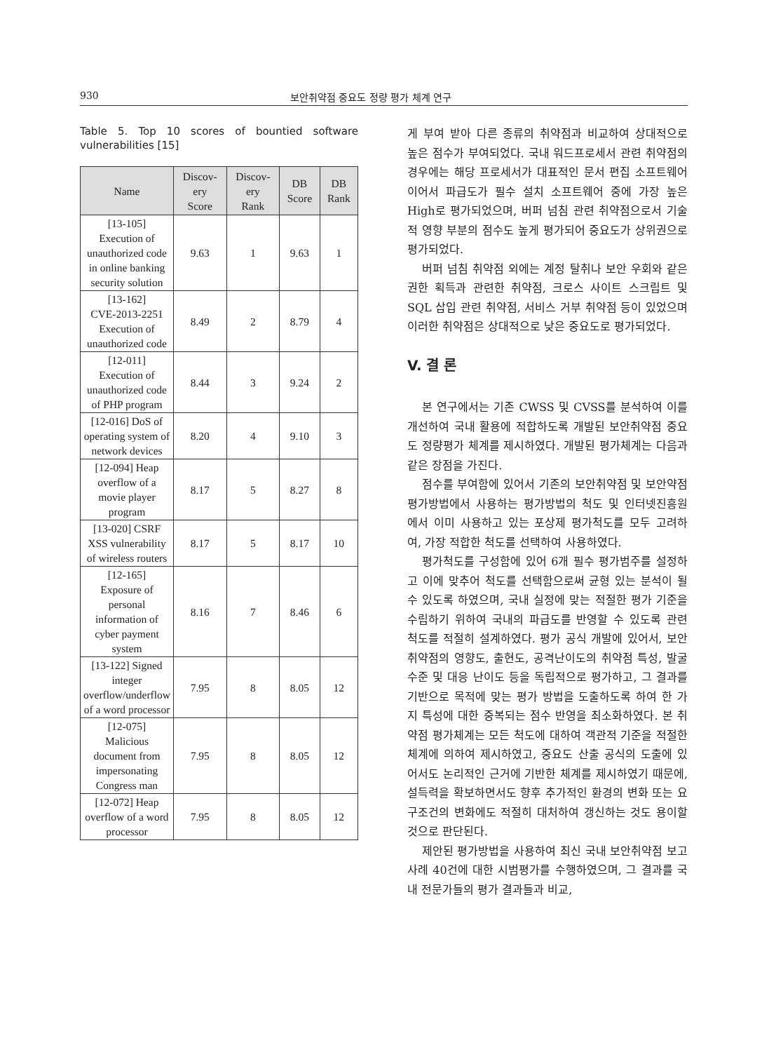930 보안취약점 중요도 정량 평가 체계 연구
Table 5. Top 10 scores of bountied software vulnerabilities [15]
| Name | Discov- ery Score | Discov- ery Rank | DB Score | DB Rank |
| --- | --- | --- | --- | --- |
| [13-105] Execution of unauthorized code in online banking security solution | 9.63 | 1 | 9.63 | 1 |
| [13-162] CVE-2013-2251 Execution of unauthorized code | 8.49 | 2 | 8.79 | 4 |
| [12-011] Execution of unauthorized code of PHP program | 8.44 | 3 | 9.24 | 2 |
| [12-016] DoS of operating system of network devices | 8.20 | 4 | 9.10 | 3 |
| [12-094] Heap overflow of a movie player program | 8.17 | 5 | 8.27 | 8 |
| [13-020] CSRF XSS vulnerability of wireless routers | 8.17 | 5 | 8.17 | 10 |
| [12-165] Exposure of personal information of cyber payment system | 8.16 | 7 | 8.46 | 6 |
| [13-122] Signed integer overflow/underflow of a word processor | 7.95 | 8 | 8.05 | 12 |
| [12-075] Malicious document from impersonating Congress man | 7.95 | 8 | 8.05 | 12 |
| [12-072] Heap overflow of a word processor | 7.95 | 8 | 8.05 | 12 |
게 부여 받아 다른 종류의 취약점과 비교하여 상대적으로 높은 점수가 부여되었다. 국내 워드프로세서 관련 취약점의 경우에는 해당 프로세서가 대표적인 문서 편집 소프트웨어이어서 파급도가 필수 설치 소프트웨어 중에 가장 높은 High로 평가되었으며, 버퍼 넘침 관련 취약점으로서 기술적 영향 부분의 점수도 높게 평가되어 중요도가 상위권으로 평가되었다.
버퍼 넘침 취약점 외에는 계정 탈취나 보안 우회와 같은 권한 획득과 관련한 취약점, 크로스 사이트 스크립트 및 SQL 삽입 관련 취약점, 서비스 거부 취약점 등이 있었으며 이러한 취약점은 상대적으로 낮은 중요도로 평가되었다.
V. 결 론
본 연구에서는 기존 CWSS 및 CVSS를 분석하여 이를 개선하여 국내 활용에 적합하도록 개발된 보안취약점 중요도 정량평가 체계를 제시하였다. 개발된 평가체계는 다음과 같은 장점을 가진다.
점수를 부여함에 있어서 기존의 보안취약점 및 보안약점 평가방법에서 사용하는 평가방법의 척도 및 인터넷진흥원에서 이미 사용하고 있는 포상제 평가척도를 모두 고려하여, 가장 적합한 척도를 선택하여 사용하였다.
평가척도를 구성함에 있어 6개 필수 평가범주를 설정하고 이에 맞추어 척도를 선택함으로써 균형 있는 분석이 될 수 있도록 하였으며, 국내 실정에 맞는 적절한 평가 기준을 수립하기 위하여 국내의 파급도를 반영할 수 있도록 관련 척도를 적절히 설계하였다. 평가 공식 개발에 있어서, 보안취약점의 영향도, 출현도, 공격난이도의 취약점 특성, 발굴 수준 및 대응 난이도 등을 독립적으로 평가하고, 그 결과를 기반으로 목적에 맞는 평가 방법을 도출하도록 하여 한 가지 특성에 대한 중복되는 점수 반영을 최소화하였다. 본 취약점 평가체계는 모든 척도에 대하여 객관적 기준을 적절한 체계에 의하여 제시하였고, 중요도 산출 공식의 도출에 있어서도 논리적인 근거에 기반한 체계를 제시하였기 때문에, 설득력을 확보하면서도 향후 추가적인 환경의 변화 또는 요구조건의 변화에도 적절히 대처하여 갱신하는 것도 용이할 것으로 판단된다.
제안된 평가방법을 사용하여 최신 국내 보안취약점 보고 사례 40건에 대한 시범평가를 수행하였으며, 그 결과를 국내 전문가들의 평가 결과들과 비교,